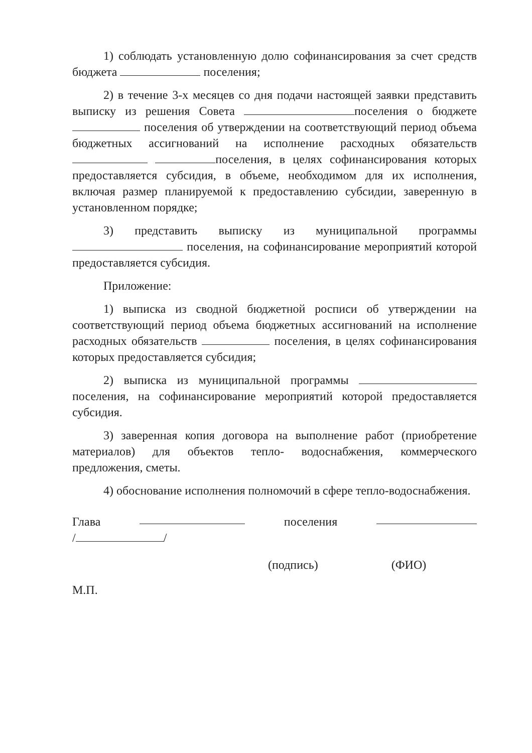1) соблюдать установленную долю софинансирования за счет средств бюджета поселения;
2) в течение 3-х месяцев со дня подачи настоящей заявки представить выписку из решения Совета поселения о бюджете поселения об утверждении на соответствующий период объема бюджетных ассигнований на исполнение расходных обязательств поселения, в целях софинансирования которых предоставляется субсидия, в объеме, необходимом для их исполнения, включая размер планируемой к предоставлению субсидии, заверенную в установленном порядке;
3) представить выписку из муниципальной программы поселения, на софинансирование мероприятий которой предоставляется субсидия.
Приложение:
1) выписка из сводной бюджетной росписи об утверждении на соответствующий период объема бюджетных ассигнований на исполнение расходных обязательств поселения, в целях софинансирования которых предоставляется субсидия;
2) выписка из муниципальной программы поселения, на софинансирование мероприятий которой предоставляется субсидия.
3) заверенная копия договора на выполнение работ (приобретение материалов) для объектов тепло- водоснабжения, коммерческого предложения, сметы.
4) обоснование исполнения полномочий в сфере тепло-водоснабжения.
Глава поселения
/ /
(подпись) (ФИО)
М.П.